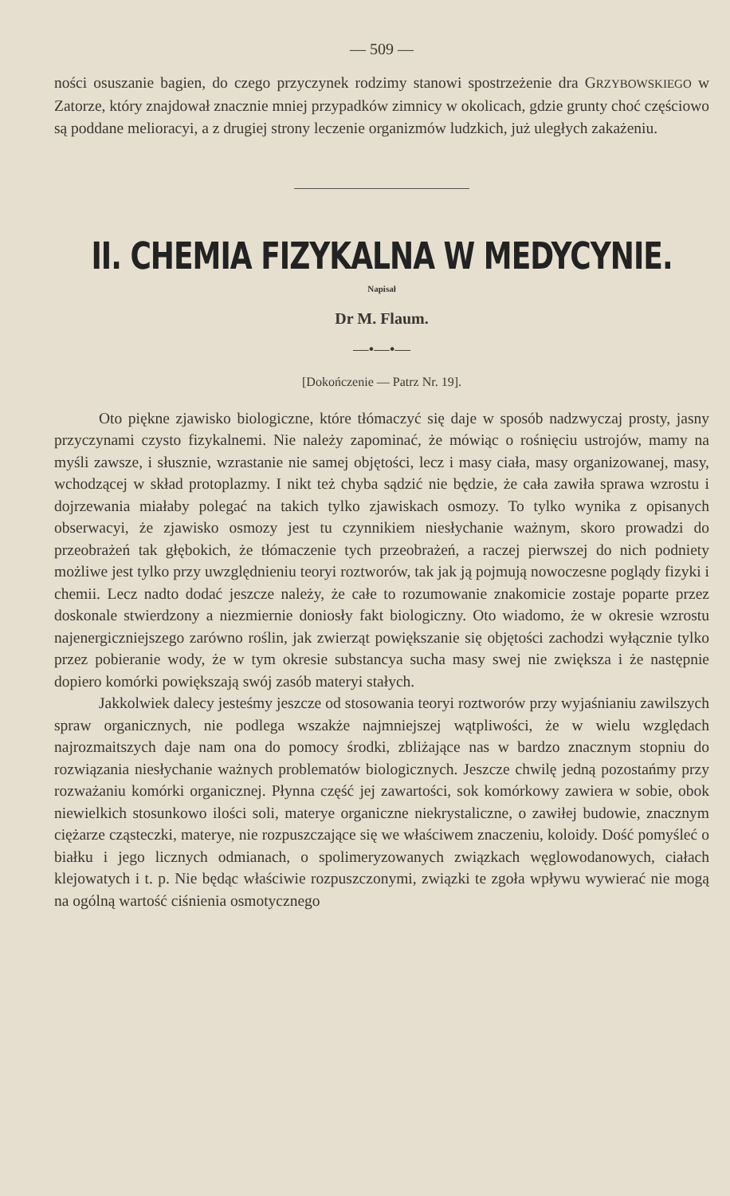— 509 —
ności osuszanie bagien, do czego przyczynek rodzimy stanowi spostrzeżenie dra GRZYBOWSKIEGO w Zatorze, który znajdował znacznie mniej przypadków zimnicy w okolicach, gdzie grunty choć częściowo są poddane melioracyi, a z drugiej strony leczenie organizmów ludzkich, już uległych zakażeniu.
II. CHEMIA FIZYKALNA W MEDYCYNIE.
Napisał
Dr M. Flaum.
—•—•—
[Dokończenie — Patrz Nr. 19].
Oto piękne zjawisko biologiczne, które tłómaczyć się daje w sposób nadzwyczaj prosty, jasny przyczynami czysto fizykalnemi. Nie należy zapominać, że mówiąc o rośnięciu ustrojów, mamy na myśli zawsze, i słusznie, wzrastanie nie samej objętości, lecz i masy ciała, masy organizowanej, masy, wchodzącej w skład protoplazmy. I nikt też chyba sądzić nie będzie, że cała zawiła sprawa wzrostu i dojrzewania miałaby polegać na takich tylko zjawiskach osmozy. To tylko wynika z opisanych obserwacyi, że zjawisko osmozy jest tu czynnikiem niesłychanie ważnym, skoro prowadzi do przeobrażeń tak głębokich, że tłómaczenie tych przeobrażeń, a raczej pierwszej do nich podniety możliwe jest tylko przy uwzględnieniu teoryi roztworów, tak jak ją pojmują nowoczesne poglądy fizyki i chemii. Lecz nadto dodać jeszcze należy, że całe to rozumowanie znakomicie zostaje poparte przez doskonale stwierdzony a niezmiernie doniosły fakt biologiczny. Oto wiadomo, że w okresie wzrostu najenergiczniejszego zarówno roślin, jak zwierząt powiększanie się objętości zachodzi wyłącznie tylko przez pobieranie wody, że w tym okresie substancya sucha masy swej nie zwiększa i że następnie dopiero komórki powiększają swój zasób materyi stałych.
Jakkolwiek dalecy jesteśmy jeszcze od stosowania teoryi roztworów przy wyjaśnianiu zawilszych spraw organicznych, nie podlega wszakże najmniejszej wątpliwości, że w wielu względach najrozmaitszych daje nam ona do pomocy środki, zbliżające nas w bardzo znacznym stopniu do rozwiązania niesłychanie ważnych problematów biologicznych. Jeszcze chwilę jedną pozostańmy przy rozważaniu komórki organicznej. Płynna część jej zawartości, sok komórkowy zawiera w sobie, obok niewielkich stosunkowo ilości soli, materye organiczne niekrystaliczne, o zawiłej budowie, znacznym ciężarze cząsteczki, materye, nie rozpuszczające się we właściwem znaczeniu, koloidy. Dość pomyśleć o białku i jego licznych odmianach, o spolimeryzowanych związkach węglowodanowych, ciałach klejowatych i t. p. Nie będąc właściwie rozpuszczonymi, związki te zgoła wpływu wywierać nie mogą na ogólną wartość ciśnienia osmotycznego